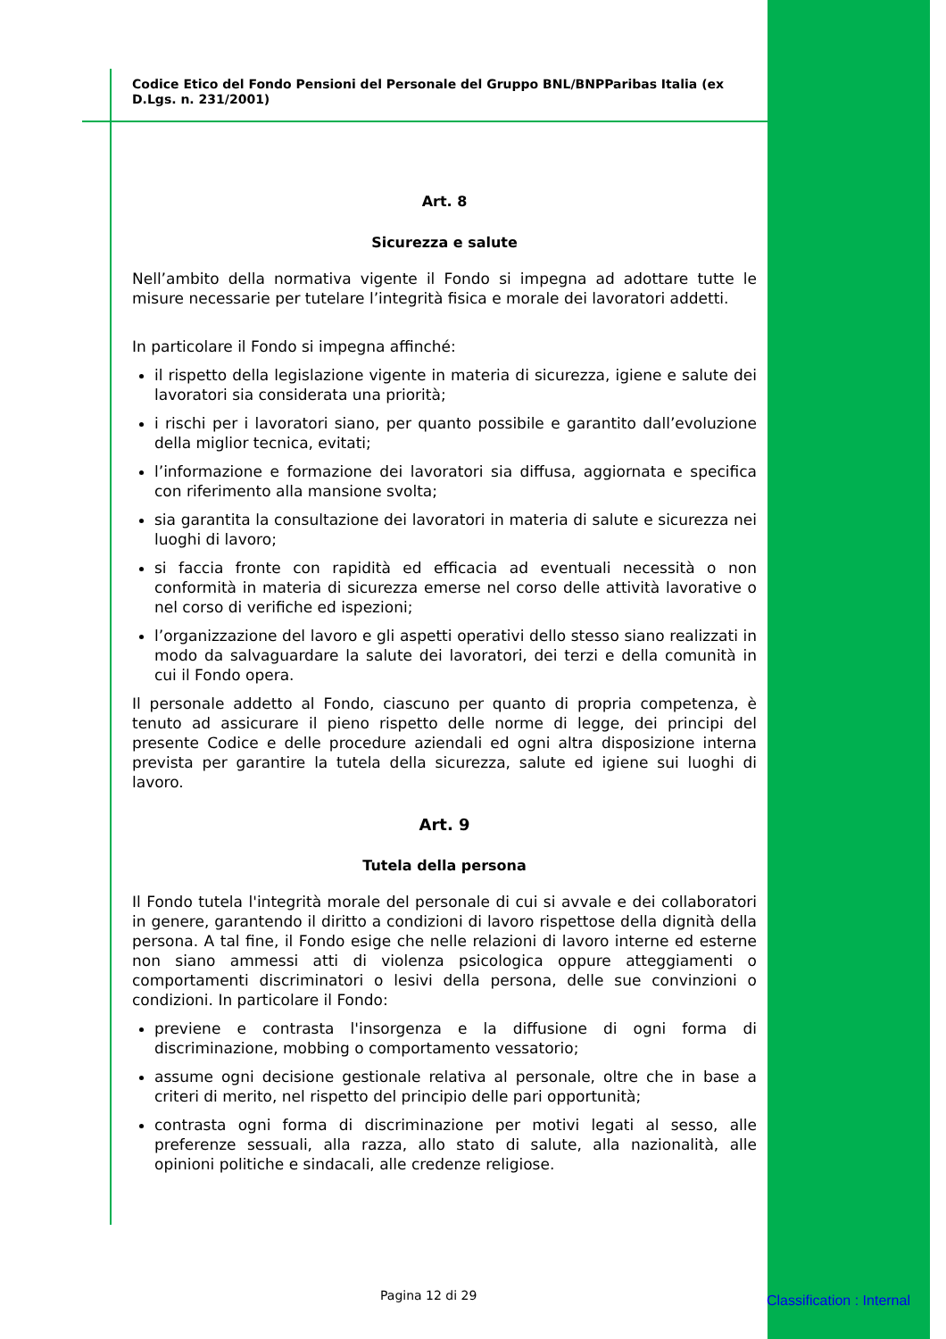Codice Etico del Fondo Pensioni del Personale del Gruppo BNL/BNPParibas Italia (ex D.Lgs. n. 231/2001)
Art. 8
Sicurezza e salute
Nell’ambito della normativa vigente il Fondo si impegna ad adottare tutte le misure necessarie per tutelare l’integrità fisica e morale dei lavoratori addetti.
In particolare il Fondo si impegna affinché:
il rispetto della legislazione vigente in materia di sicurezza, igiene e salute dei lavoratori sia considerata una priorità;
i rischi per i lavoratori siano, per quanto possibile e garantito dall’evoluzione della miglior tecnica, evitati;
l’informazione e formazione dei lavoratori sia diffusa, aggiornata e specifica con riferimento alla mansione svolta;
sia garantita la consultazione dei lavoratori in materia di salute e sicurezza nei luoghi di lavoro;
si faccia fronte con rapidità ed efficacia ad eventuali necessità o non conformità in materia di sicurezza emerse nel corso delle attività lavorative o nel corso di verifiche ed ispezioni;
l’organizzazione del lavoro e gli aspetti operativi dello stesso siano realizzati in modo da salvaguardare la salute dei lavoratori, dei terzi e della comunità in cui il Fondo opera.
Il personale addetto al Fondo, ciascuno per quanto di propria competenza, è tenuto ad assicurare il pieno rispetto delle norme di legge, dei principi del presente Codice e delle procedure aziendali ed ogni altra disposizione interna prevista per garantire la tutela della sicurezza, salute ed igiene sui luoghi di lavoro.
Art. 9
Tutela della persona
Il Fondo tutela l'integrità morale del personale di cui si avvale e dei collaboratori in genere, garantendo il diritto a condizioni di lavoro rispettose della dignità della persona. A tal fine, il Fondo esige che nelle relazioni di lavoro interne ed esterne non siano ammessi atti di violenza psicologica oppure atteggiamenti o comportamenti discriminatori o lesivi della persona, delle sue convinzioni o condizioni. In particolare il Fondo:
previene e contrasta l'insorgenza e la diffusione di ogni forma di discriminazione, mobbing o comportamento vessatorio;
assume ogni decisione gestionale relativa al personale, oltre che in base a criteri di merito, nel rispetto del principio delle pari opportunità;
contrasta ogni forma di discriminazione per motivi legati al sesso, alle preferenze sessuali, alla razza, allo stato di salute, alla nazionalità, alle opinioni politiche e sindacali, alle credenze religiose.
Pagina 12 di 29 Classification : Internal